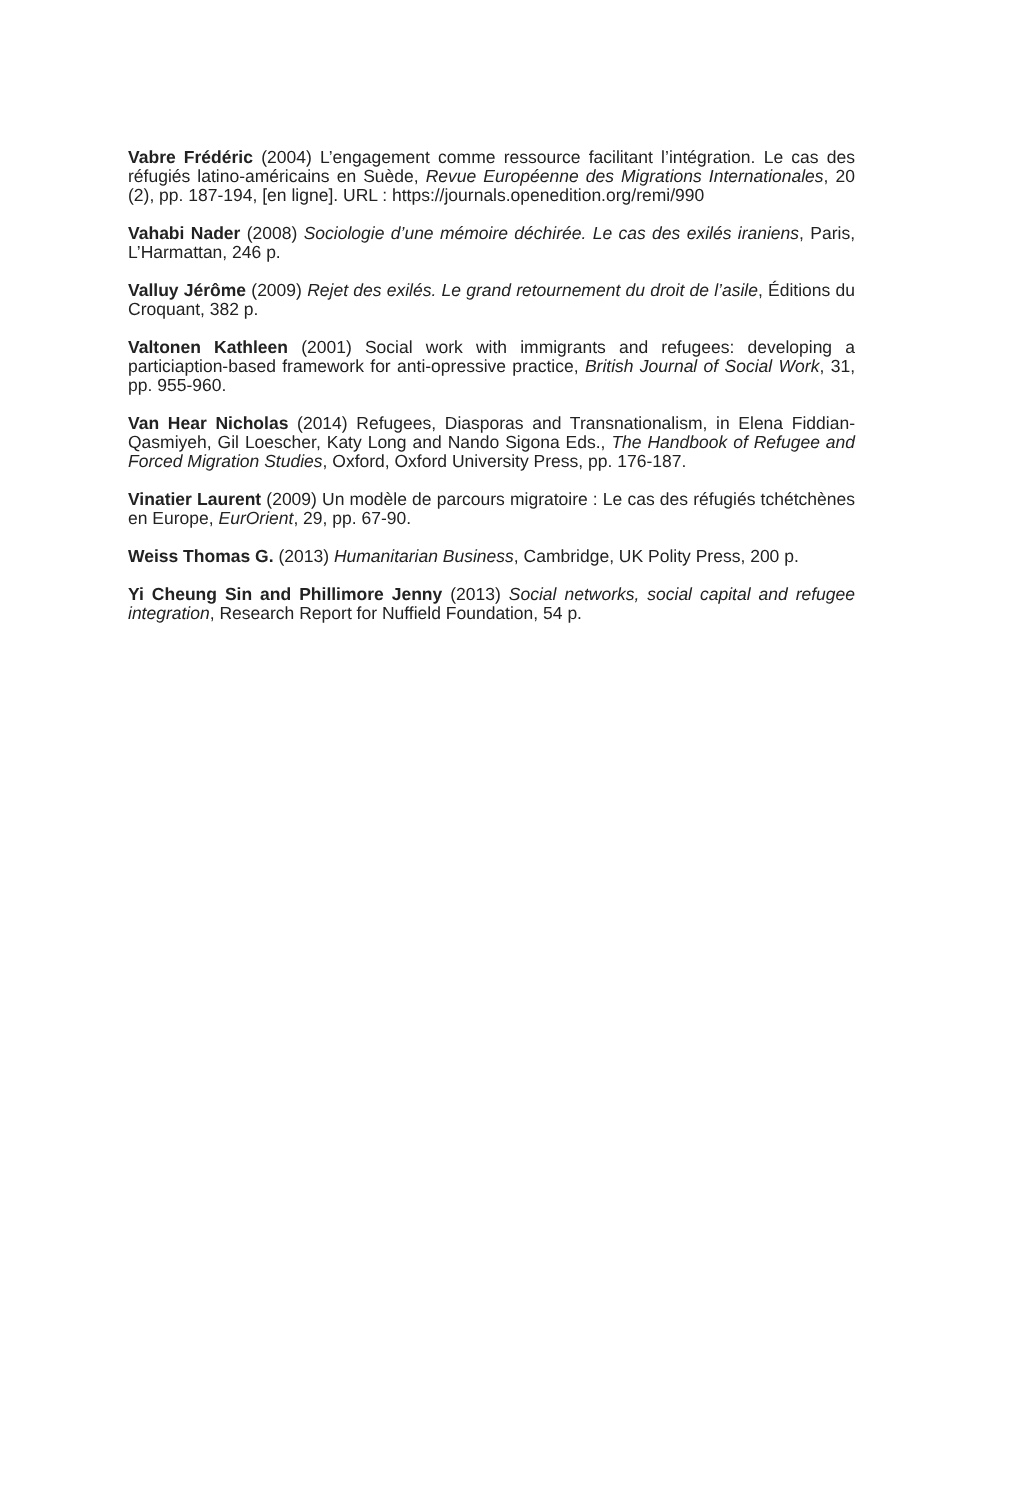Vabre Frédéric (2004) L’engagement comme ressource facilitant l’intégration. Le cas des réfugiés latino-américains en Suède, Revue Européenne des Migrations Internationales, 20 (2), pp. 187-194, [en ligne]. URL : https://journals.openedition.org/remi/990
Vahabi Nader (2008) Sociologie d’une mémoire déchirée. Le cas des exilés iraniens, Paris, L’Harmattan, 246 p.
Valluy Jérôme (2009) Rejet des exilés. Le grand retournement du droit de l’asile, Éditions du Croquant, 382 p.
Valtonen Kathleen (2001) Social work with immigrants and refugees: developing a particiaption-based framework for anti-opressive practice, British Journal of Social Work, 31, pp. 955-960.
Van Hear Nicholas (2014) Refugees, Diasporas and Transnationalism, in Elena Fiddian-Qasmiyeh, Gil Loescher, Katy Long and Nando Sigona Eds., The Handbook of Refugee and Forced Migration Studies, Oxford, Oxford University Press, pp. 176-187.
Vinatier Laurent (2009) Un modèle de parcours migratoire : Le cas des réfugiés tchétchènes en Europe, EurOrient, 29, pp. 67-90.
Weiss Thomas G. (2013) Humanitarian Business, Cambridge, UK Polity Press, 200 p.
Yi Cheung Sin and Phillimore Jenny (2013) Social networks, social capital and refugee integration, Research Report for Nuffield Foundation, 54 p.